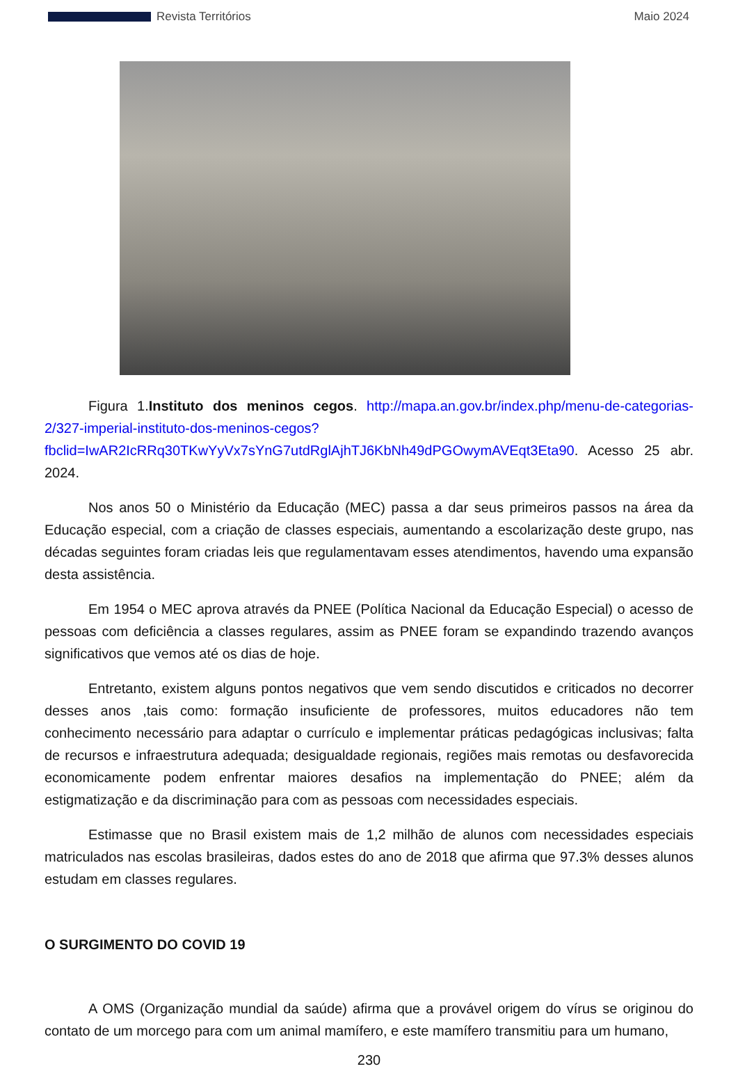Revista Territórios Maio 2024
Figura 1.Instituto dos meninos cegos. http://mapa.an.gov.br/index.php/menu-de-categorias-2/327-imperial-instituto-dos-meninos-cegos?fbclid=IwAR2IcRRq30TKwYyVx7sYnG7utdRglAjhTJ6KbNh49dPGOwymAVEqt3Eta90. Acesso 25 abr. 2024.
Nos anos 50 o Ministério da Educação (MEC) passa a dar seus primeiros passos na área da Educação especial, com a criação de classes especiais, aumentando a escolarização deste grupo, nas décadas seguintes foram criadas leis que regulamentavam esses atendimentos, havendo uma expansão desta assistência.
Em 1954 o MEC aprova através da PNEE (Política Nacional da Educação Especial) o acesso de pessoas com deficiência a classes regulares, assim as PNEE foram se expandindo trazendo avanços significativos que vemos até os dias de hoje.
Entretanto, existem alguns pontos negativos que vem sendo discutidos e criticados no decorrer desses anos ,tais como: formação insuficiente de professores, muitos educadores não tem conhecimento necessário para adaptar o currículo e implementar práticas pedagógicas inclusivas; falta de recursos e infraestrutura adequada; desigualdade regionais, regiões mais remotas ou desfavorecida economicamente podem enfrentar maiores desafios na implementação do PNEE; além da estigmatização e da discriminação para com as pessoas com necessidades especiais.
Estimasse que no Brasil existem mais de 1,2 milhão de alunos com necessidades especiais matriculados nas escolas brasileiras, dados estes do ano de 2018 que afirma que 97.3% desses alunos estudam em classes regulares.
O SURGIMENTO DO COVID 19
A OMS (Organização mundial da saúde) afirma que a provável origem do vírus se originou do contato de um morcego para com um animal mamífero, e este mamífero transmitiu para um humano,
230